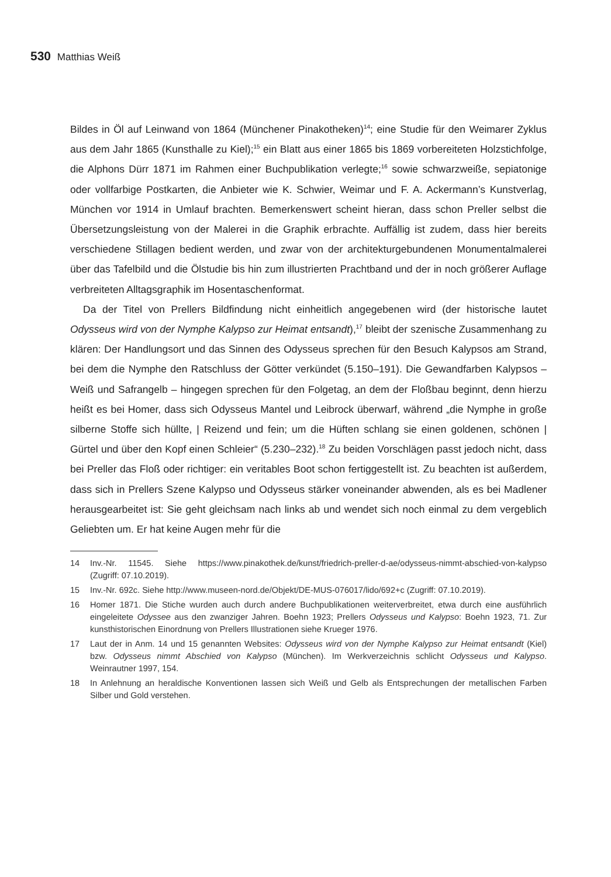530 Matthias Weiß
Bildes in Öl auf Leinwand von 1864 (Münchener Pinakotheken)<sup>14</sup>; eine Studie für den Weimarer Zyklus aus dem Jahr 1865 (Kunsthalle zu Kiel);<sup>15</sup> ein Blatt aus einer 1865 bis 1869 vorbereiteten Holzstichfolge, die Alphons Dürr 1871 im Rahmen einer Buchpublikation verlegte;<sup>16</sup> sowie schwarzweiße, sepiatonige oder vollfarbige Postkarten, die Anbieter wie K. Schwier, Weimar und F. A. Ackermann’s Kunstverlag, München vor 1914 in Umlauf brachten. Bemerkenswert scheint hieran, dass schon Preller selbst die Übersetzungsleistung von der Malerei in die Graphik erbrachte. Auffällig ist zudem, dass hier bereits verschiedene Stillagen bedient werden, und zwar von der architekturgebundenen Monumentalmalerei über das Tafelbild und die Ölstudie bis hin zum illustrierten Prachtband und der in noch größerer Auflage verbreiteten Alltagsgraphik im Hosentaschenformat.
Da der Titel von Prellers Bildfindung nicht einheitlich angegebenen wird (der historische lautet Odysseus wird von der Nymphe Kalypso zur Heimat entsandt),<sup>17</sup> bleibt der szenische Zusammenhang zu klären: Der Handlungsort und das Sinnen des Odysseus sprechen für den Besuch Kalypsos am Strand, bei dem die Nymphe den Ratschluss der Götter verkündet (5.150–191). Die Gewandfarben Kalypsos – Weiß und Safrangelb – hingegen sprechen für den Folgetag, an dem der Floßbau beginnt, denn hierzu heißt es bei Homer, dass sich Odysseus Mantel und Leibrock überwarf, während „die Nymphe in große silberne Stoffe sich hüllte, | Reizend und fein; um die Hüften schlang sie einen goldenen, schönen | Gürtel und über den Kopf einen Schleier“ (5.230–232).<sup>18</sup> Zu beiden Vorschlägen passt jedoch nicht, dass bei Preller das Floß oder richtiger: ein veritables Boot schon fertiggestellt ist. Zu beachten ist außerdem, dass sich in Prellers Szene Kalypso und Odysseus stärker voneinander abwenden, als es bei Madlener herausgearbeitet ist: Sie geht gleichsam nach links ab und wendet sich noch einmal zu dem vergeblich Geliebten um. Er hat keine Augen mehr für die
14 Inv.-Nr. 11545. Siehe https://www.pinakothek.de/kunst/friedrich-preller-d-ae/odysseus-nimmt-abschied-von-kalypso (Zugriff: 07.10.2019).
15 Inv.-Nr. 692c. Siehe http://www.museen-nord.de/Objekt/DE-MUS-076017/lido/692+c (Zugriff: 07.10.2019).
16 Homer 1871. Die Stiche wurden auch durch andere Buchpublikationen weiterverbreitet, etwa durch eine ausführlich eingeleitete Odyssee aus den zwanziger Jahren. Boehn 1923; Prellers Odysseus und Kalypso: Boehn 1923, 71. Zur kunsthistorischen Einordnung von Prellers Illustrationen siehe Krueger 1976.
17 Laut der in Anm. 14 und 15 genannten Websites: Odysseus wird von der Nymphe Kalypso zur Heimat entsandt (Kiel) bzw. Odysseus nimmt Abschied von Kalypso (München). Im Werkverzeichnis schlicht Odysseus und Kalypso. Weinrautner 1997, 154.
18 In Anlehnung an heraldische Konventionen lassen sich Weiß und Gelb als Entsprechungen der metallischen Farben Silber und Gold verstehen.